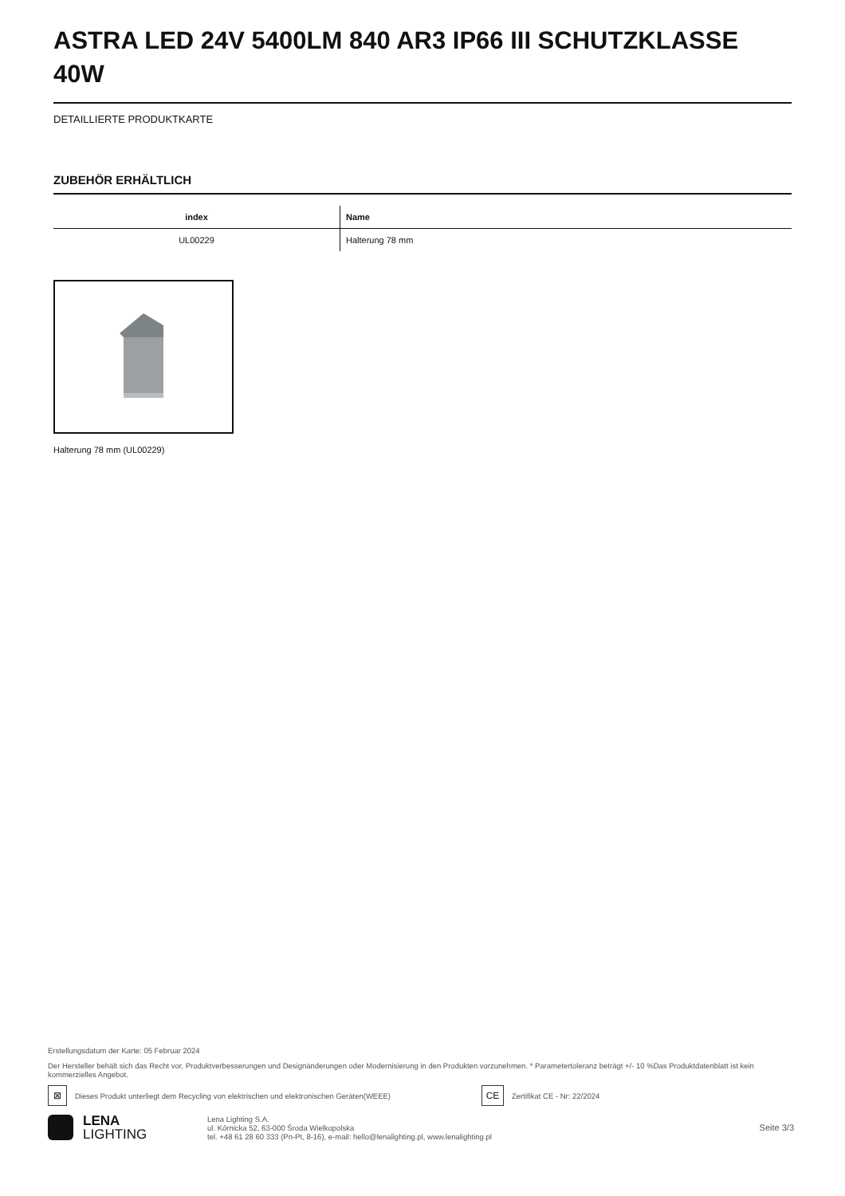ASTRA LED 24V 5400LM 840 AR3 IP66 III SCHUTZKLASSE 40W
DETAILLIERTE PRODUKTKARTE
ZUBEHÖR ERHÄLTLICH
| index | Name |
| --- | --- |
| UL00229 | Halterung 78 mm |
Halterung 78 mm (UL00229)
Erstellungsdatum der Karte: 05 Februar 2024
Der Hersteller behält sich das Recht vor, Produktverbesserungen und Designänderungen oder Modernisierung in den Produkten vorzunehmen. * Parametertoleranz beträgt +/- 10 %Das Produktdatenblatt ist kein kommerzielles Angebot.
⊠ Dieses Produkt unterliegt dem Recycling von elektrischen und elektronischen Geräten(WEEE) CE Zertifikat CE - Nr: 22/2024
LENA
LIGHTING
Lena Lighting S.A.
ul. Kórnicka 52, 63-000 Środa Wielkopolska
tel. +48 61 28 60 333 (Pn-Pt, 8-16), e-mail: hello@lenalighting.pl, www.lenalighting.pl
Seite 3/3